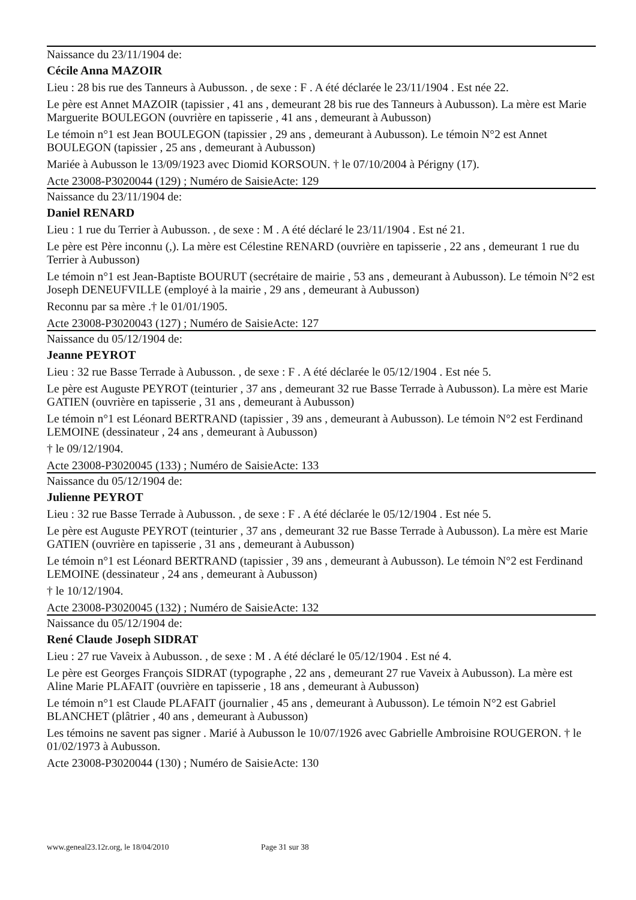Naissance du 23/11/1904 de:
Cécile Anna MAZOIR
Lieu : 28 bis rue des Tanneurs à Aubusson. , de sexe : F . A été déclarée le 23/11/1904 . Est née 22.
Le père est Annet MAZOIR (tapissier , 41 ans , demeurant 28 bis rue des Tanneurs à Aubusson). La mère est Marie Marguerite BOULEGON (ouvrière en tapisserie , 41 ans , demeurant à Aubusson)
Le témoin n°1 est Jean BOULEGON (tapissier , 29 ans , demeurant à Aubusson). Le témoin N°2 est Annet BOULEGON (tapissier , 25 ans , demeurant à Aubusson)
Mariée à Aubusson le 13/09/1923 avec Diomid KORSOUN. † le 07/10/2004 à Périgny (17).
Acte 23008-P3020044 (129) ; Numéro de SaisieActe: 129
Naissance du 23/11/1904 de:
Daniel RENARD
Lieu : 1 rue du Terrier à Aubusson. , de sexe : M . A été déclaré le 23/11/1904 . Est né 21.
Le père est Père inconnu (,). La mère est Célestine RENARD (ouvrière en tapisserie , 22 ans , demeurant 1 rue du Terrier à Aubusson)
Le témoin n°1 est Jean-Baptiste BOURUT (secrétaire de mairie , 53 ans , demeurant à Aubusson). Le témoin N°2 est Joseph DENEUFVILLE (employé à la mairie , 29 ans , demeurant à Aubusson)
Reconnu par sa mère .† le 01/01/1905.
Acte 23008-P3020043 (127) ; Numéro de SaisieActe: 127
Naissance du 05/12/1904 de:
Jeanne PEYROT
Lieu : 32 rue Basse Terrade à Aubusson. , de sexe : F . A été déclarée le 05/12/1904 . Est née 5.
Le père est Auguste PEYROT (teinturier , 37 ans , demeurant 32 rue Basse Terrade à Aubusson). La mère est Marie GATIEN (ouvrière en tapisserie , 31 ans , demeurant à Aubusson)
Le témoin n°1 est Léonard BERTRAND (tapissier , 39 ans , demeurant à Aubusson). Le témoin N°2 est Ferdinand LEMOINE (dessinateur , 24 ans , demeurant à Aubusson)
† le 09/12/1904.
Acte 23008-P3020045 (133) ; Numéro de SaisieActe: 133
Naissance du 05/12/1904 de:
Julienne PEYROT
Lieu : 32 rue Basse Terrade à Aubusson. , de sexe : F . A été déclarée le 05/12/1904 . Est née 5.
Le père est Auguste PEYROT (teinturier , 37 ans , demeurant 32 rue Basse Terrade à Aubusson). La mère est Marie GATIEN (ouvrière en tapisserie , 31 ans , demeurant à Aubusson)
Le témoin n°1 est Léonard BERTRAND (tapissier , 39 ans , demeurant à Aubusson). Le témoin N°2 est Ferdinand LEMOINE (dessinateur , 24 ans , demeurant à Aubusson)
† le 10/12/1904.
Acte 23008-P3020045 (132) ; Numéro de SaisieActe: 132
Naissance du 05/12/1904 de:
René Claude Joseph SIDRAT
Lieu : 27 rue Vaveix à Aubusson. , de sexe : M . A été déclaré le 05/12/1904 . Est né 4.
Le père est Georges François SIDRAT (typographe , 22 ans , demeurant 27 rue Vaveix à Aubusson). La mère est Aline Marie PLAFAIT (ouvrière en tapisserie , 18 ans , demeurant à Aubusson)
Le témoin n°1 est Claude PLAFAIT (journalier , 45 ans , demeurant à Aubusson). Le témoin N°2 est Gabriel BLANCHET (plâtrier , 40 ans , demeurant à Aubusson)
Les témoins ne savent pas signer . Marié à Aubusson le 10/07/1926 avec Gabrielle Ambroisine ROUGERON. † le 01/02/1973 à Aubusson.
Acte 23008-P3020044 (130) ; Numéro de SaisieActe: 130
www.geneal23.12r.org, le 18/04/2010 Page 31 sur 38